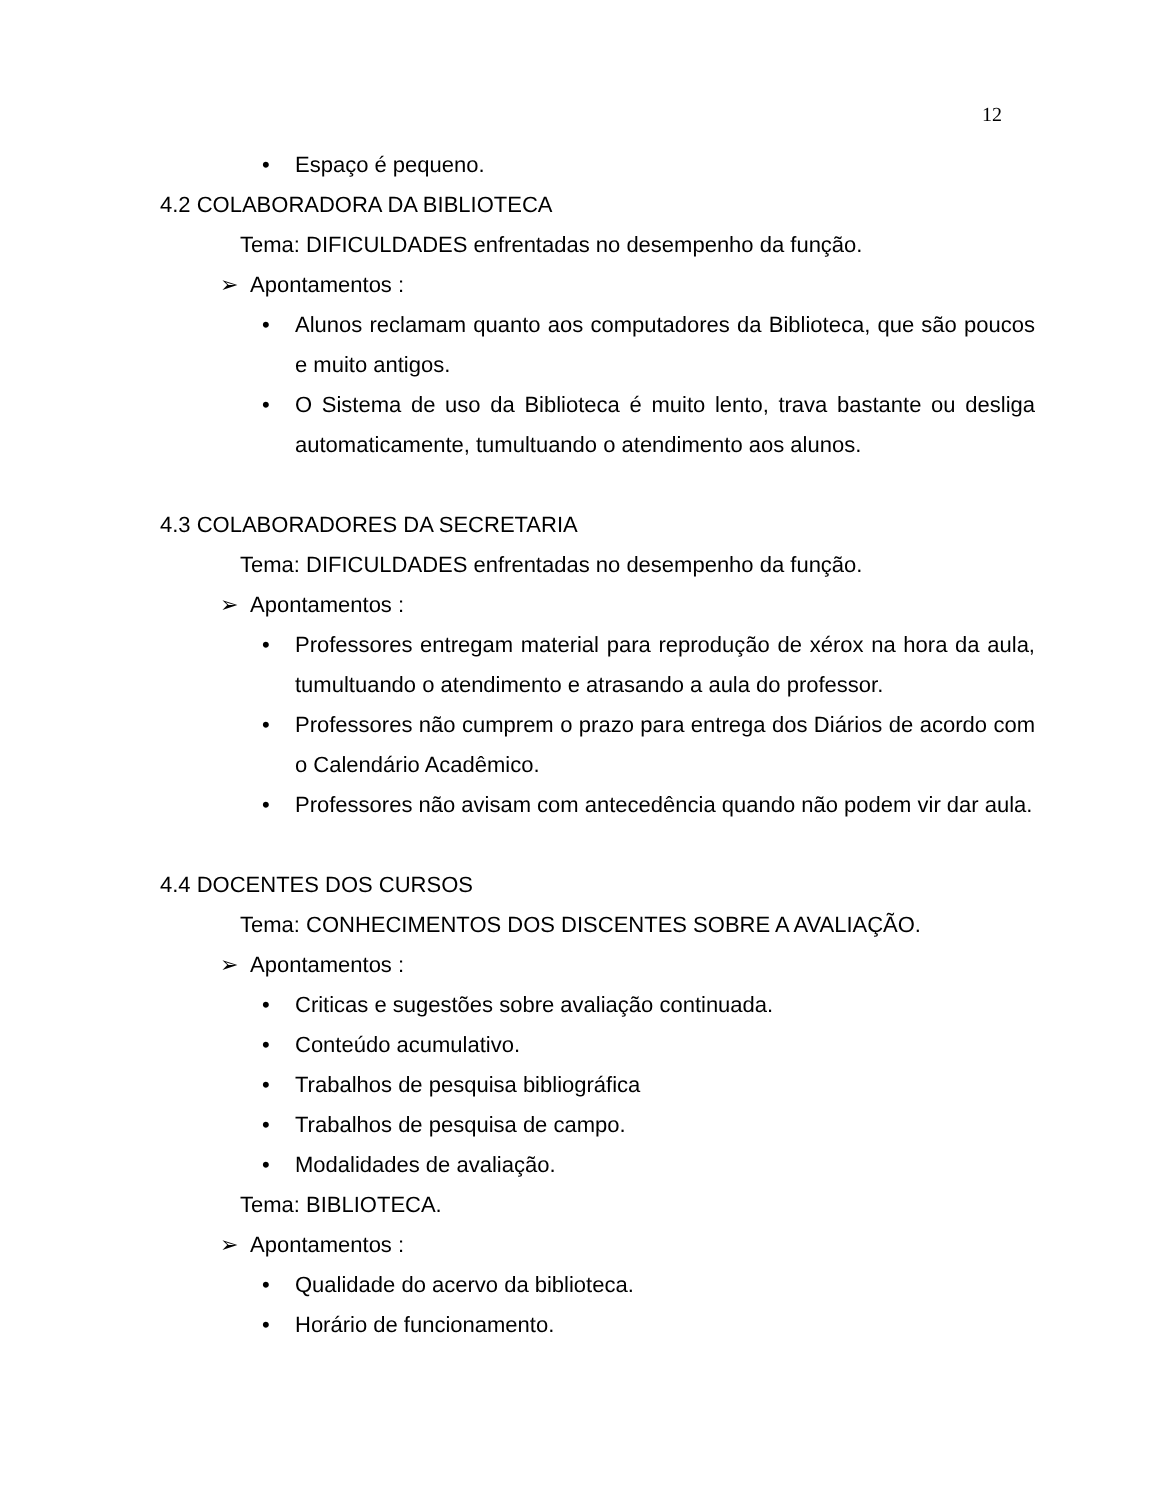12
• Espaço é pequeno.
4.2 COLABORADORA DA BIBLIOTECA
Tema: DIFICULDADES enfrentadas no desempenho da função.
➢ Apontamentos :
• Alunos reclamam quanto aos computadores da Biblioteca, que são poucos e muito antigos.
• O Sistema de uso da Biblioteca é muito lento, trava bastante ou desliga automaticamente, tumultuando o atendimento aos alunos.
4.3 COLABORADORES DA SECRETARIA
Tema: DIFICULDADES enfrentadas no desempenho da função.
➢ Apontamentos :
• Professores entregam material para reprodução de xérox na hora da aula, tumultuando o atendimento e atrasando a aula do professor.
• Professores não cumprem o prazo para entrega dos Diários de acordo com o Calendário Acadêmico.
• Professores não avisam com antecedência quando não podem vir dar aula.
4.4 DOCENTES DOS CURSOS
Tema: CONHECIMENTOS DOS DISCENTES SOBRE A AVALIAÇÃO.
➢ Apontamentos :
• Criticas e sugestões sobre avaliação continuada.
• Conteúdo acumulativo.
• Trabalhos de pesquisa bibliográfica
• Trabalhos de pesquisa de campo.
• Modalidades de avaliação.
Tema: BIBLIOTECA.
➢ Apontamentos :
• Qualidade do acervo da biblioteca.
• Horário de funcionamento.